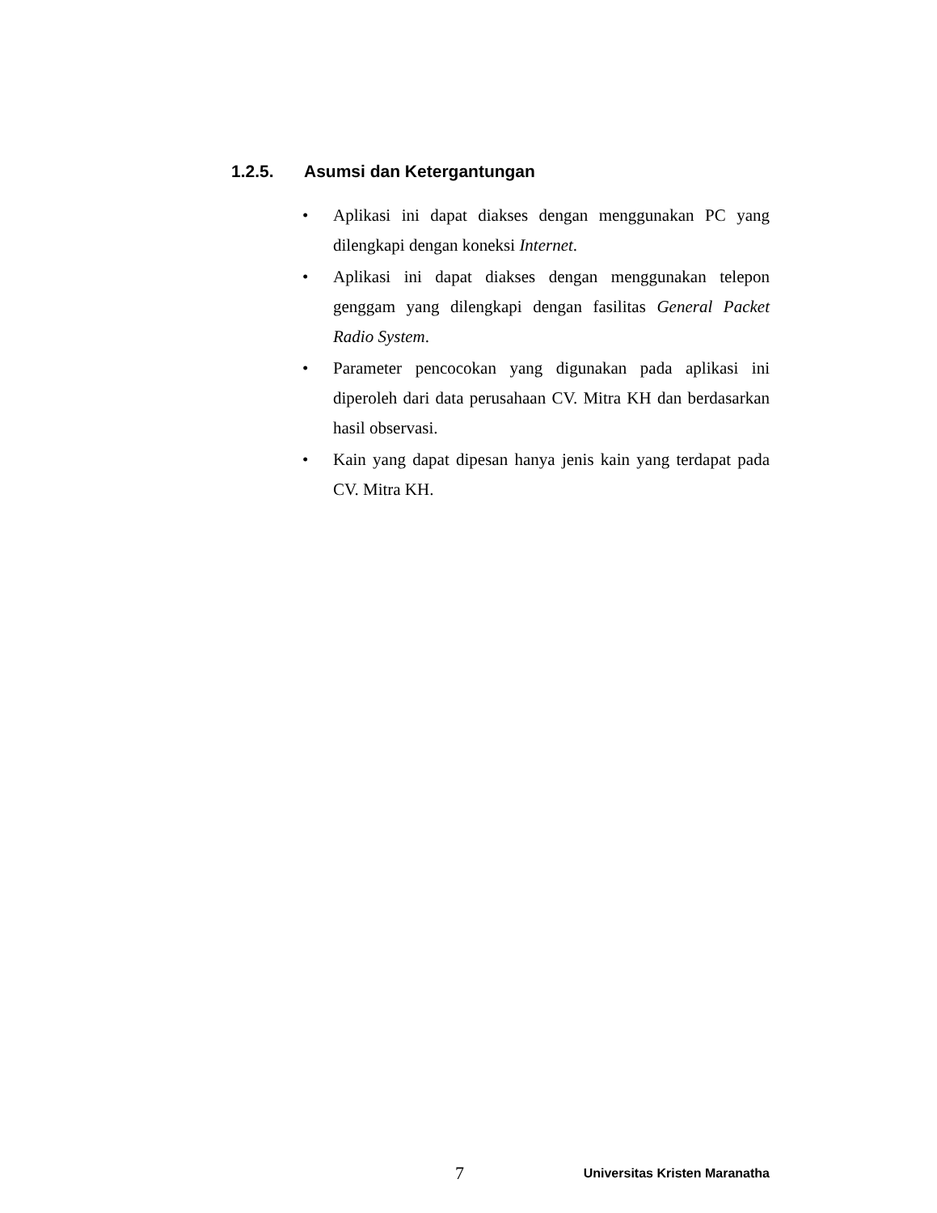1.2.5. Asumsi dan Ketergantungan
• Aplikasi ini dapat diakses dengan menggunakan PC yang dilengkapi dengan koneksi Internet.
• Aplikasi ini dapat diakses dengan menggunakan telepon genggam yang dilengkapi dengan fasilitas General Packet Radio System.
• Parameter pencocokan yang digunakan pada aplikasi ini diperoleh dari data perusahaan CV. Mitra KH dan berdasarkan hasil observasi.
• Kain yang dapat dipesan hanya jenis kain yang terdapat pada CV. Mitra KH.
7 Universitas Kristen Maranatha